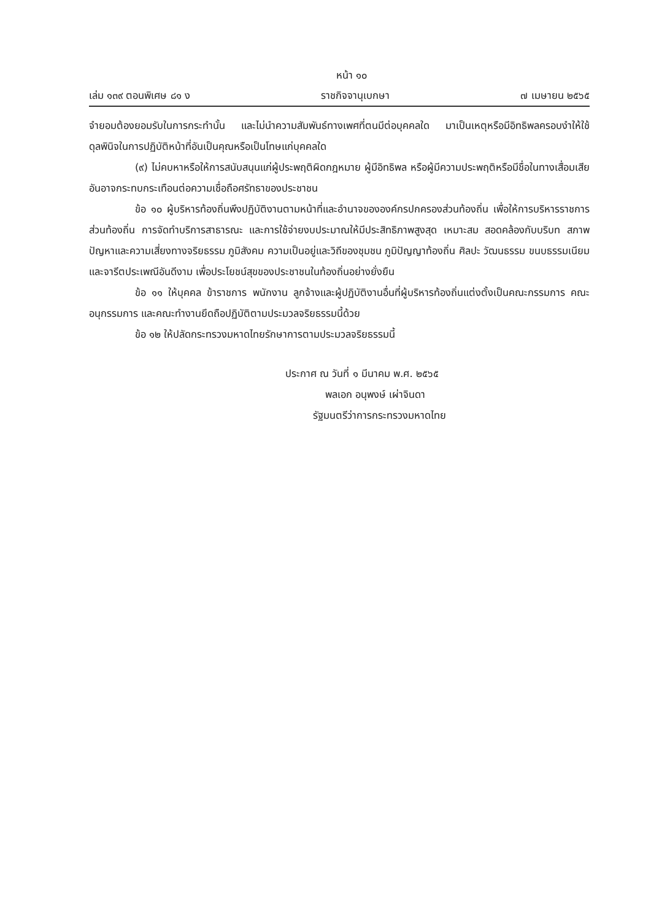หน้า ๑๐
เล่ม ๑๓๙ ตอนพิเศษ ๘๑ ง ราชกิจจานุเบกษา ๗ เมษายน ๒๕๖๕
จำยอมต้องยอมรับในการกระทำนั้น และไม่นำความสัมพันธ์ทางเพศที่ตนมีต่อบุคคลใด มาเป็นเหตุหรือมีอิทธิพลครอบงำให้ใช้ดุลพินิจในการปฏิบัติหน้าที่อันเป็นคุณหรือเป็นโทษแก่บุคคลใด
(๙) ไม่คบหาหรือให้การสนับสนุนแก่ผู้ประพฤติผิดกฎหมาย ผู้มีอิทธิพล หรือผู้มีความประพฤติหรือมีชื่อในทางเสื่อมเสีย อันอาจกระทบกระเทือนต่อความเชื่อถือศรัทธาของประชาชน
ข้อ ๑๐ ผู้บริหารท้องถิ่นพึงปฏิบัติงานตามหน้าที่และอำนาจขององค์กรปกครองส่วนท้องถิ่น เพื่อให้การบริหารราชการส่วนท้องถิ่น การจัดทำบริการสาธารณะ และการใช้จ่ายงบประมาณให้มีประสิทธิภาพสูงสุด เหมาะสม สอดคล้องกับบริบท สภาพปัญหาและความเสี่ยงทางจริยธรรม ภูมิสังคม ความเป็นอยู่และวิถีของชุมชน ภูมิปัญญาท้องถิ่น ศิลปะ วัฒนธรรม ขนบธรรมเนียมและจารีตประเพณีอันดีงาม เพื่อประโยชน์สุขของประชาชนในท้องถิ่นอย่างยั่งยืน
ข้อ ๑๑ ให้บุคคล ข้าราชการ พนักงาน ลูกจ้างและผู้ปฏิบัติงานอื่นที่ผู้บริหารท้องถิ่นแต่งตั้งเป็นคณะกรรมการ คณะอนุกรรมการ และคณะทำงานยึดถือปฏิบัติตามประมวลจริยธรรมนี้ด้วย
ข้อ ๑๒ ให้ปลัดกระทรวงมหาดไทยรักษาการตามประมวลจริยธรรมนี้
ประกาศ ณ วันที่ ๑ มีนาคม พ.ศ. ๒๕๖๕
พลเอก อนุพงษ์ เผ่าจินดา
รัฐมนตรีว่าการกระทรวงมหาดไทย